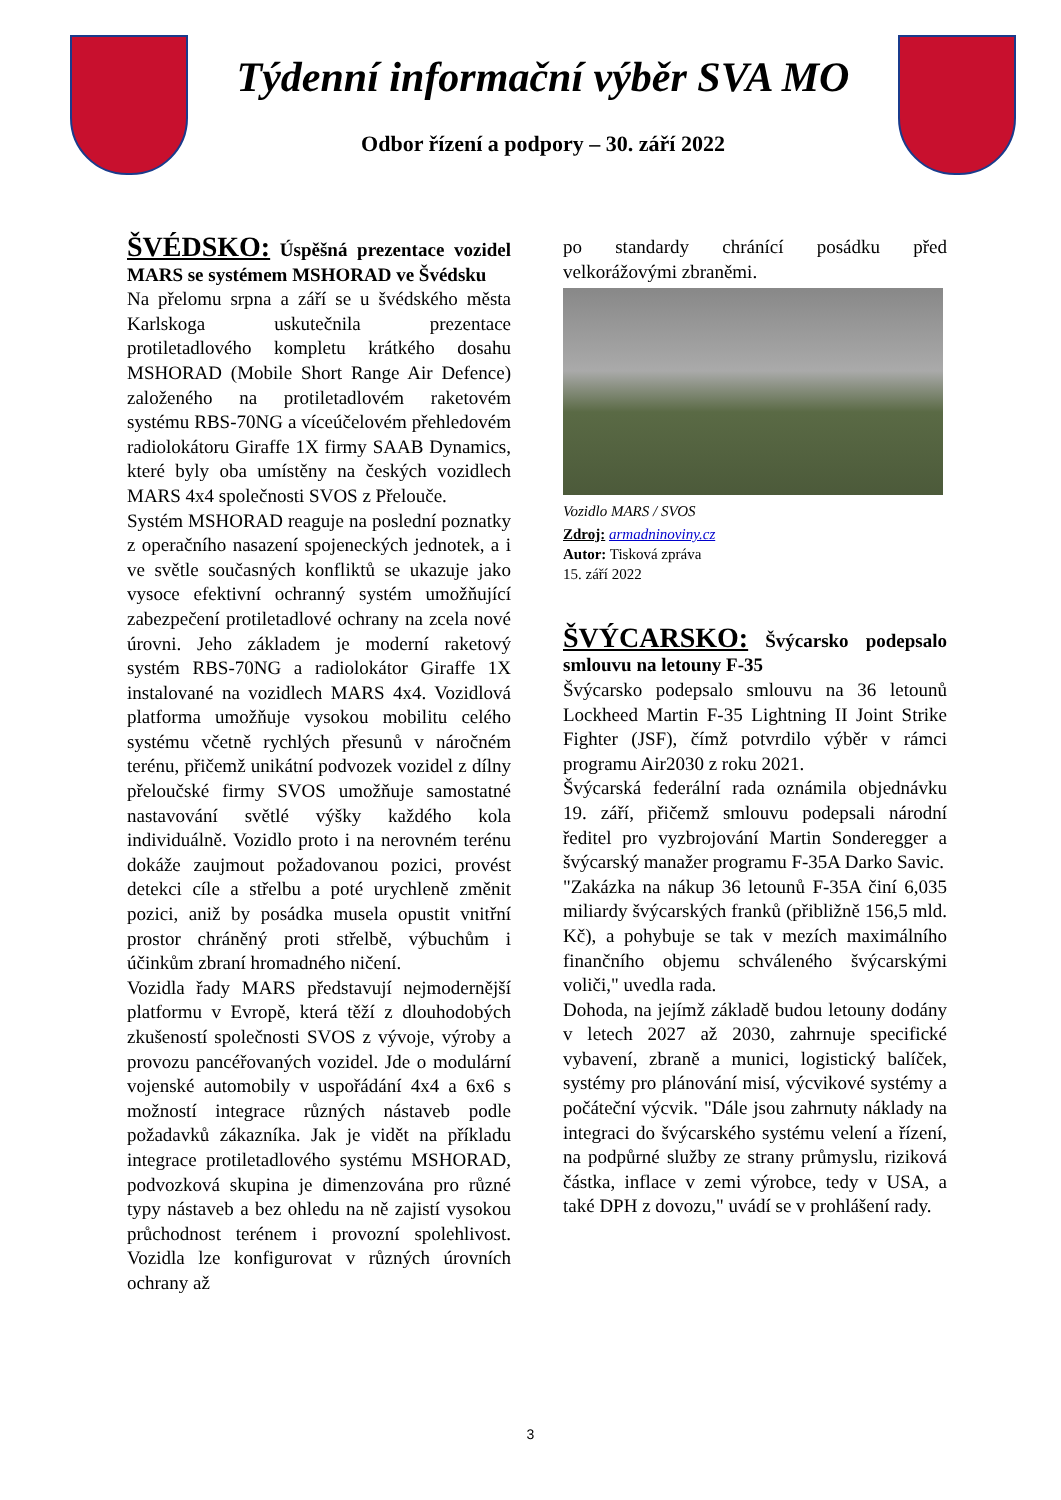Týdenní informační výběr SVA MO
Odbor řízení a podpory – 30. září 2022
ŠVÉDSKO: Úspěšná prezentace vozidel MARS se systémem MSHORAD ve Švédsku
Na přelomu srpna a září se u švédského města Karlskoga uskutečnila prezentace protiletadlového kompletu krátkého dosahu MSHORAD (Mobile Short Range Air Defence) založeného na protiletadlovém raketovém systému RBS-70NG a víceúčelovém přehledovém radiolokátoru Giraffe 1X firmy SAAB Dynamics, které byly oba umístěny na českých vozidlech MARS 4x4 společnosti SVOS z Přelouče.
Systém MSHORAD reaguje na poslední poznatky z operačního nasazení spojeneckých jednotek, a i ve světle současných konfliktů se ukazuje jako vysoce efektivní ochranný systém umožňující zabezpečení protiletadlové ochrany na zcela nové úrovni. Jeho základem je moderní raketový systém RBS-70NG a radiolokátor Giraffe 1X instalované na vozidlech MARS 4x4. Vozidlová platforma umožňuje vysokou mobilitu celého systému včetně rychlých přesunů v náročném terénu, přičemž unikátní podvozek vozidel z dílny přeloučské firmy SVOS umožňuje samostatné nastavování světlé výšky každého kola individuálně. Vozidlo proto i na nerovném terénu dokáže zaujmout požadovanou pozici, provést detekci cíle a střelbu a poté urychleně změnit pozici, aniž by posádka musela opustit vnitřní prostor chráněný proti střelbě, výbuchům i účinkům zbraní hromadného ničení.
Vozidla řady MARS představují nejmodernější platformu v Evropě, která těží z dlouhodobých zkušeností společnosti SVOS z vývoje, výroby a provozu pancéřovaných vozidel. Jde o modulární vojenské automobily v uspořádání 4x4 a 6x6 s možností integrace různých nástaveb podle požadavků zákazníka. Jak je vidět na příkladu integrace protiletadlového systému MSHORAD, podvozková skupina je dimenzována pro různé typy nástaveb a bez ohledu na ně zajistí vysokou průchodnost terénem i provozní spolehlivost. Vozidla lze konfigurovat v různých úrovních ochrany až
po standardy chránící posádku před velkorážovými zbraněmi.
Vozidlo MARS / SVOS
Zdroj: armadninoviny.cz
Autor: Tisková zpráva
15. září 2022
ŠVÝCARSKO: Švýcarsko podepsalo smlouvu na letouny F-35
Švýcarsko podepsalo smlouvu na 36 letounů Lockheed Martin F-35 Lightning II Joint Strike Fighter (JSF), čímž potvrdilo výběr v rámci programu Air2030 z roku 2021.
Švýcarská federální rada oznámila objednávku 19. září, přičemž smlouvu podepsali národní ředitel pro vyzbrojování Martin Sonderegger a švýcarský manažer programu F-35A Darko Savic.
"Zakázka na nákup 36 letounů F-35A činí 6,035 miliardy švýcarských franků (přibližně 156,5 mld. Kč), a pohybuje se tak v mezích maximálního finančního objemu schváleného švýcarskými voliči," uvedla rada.
Dohoda, na jejímž základě budou letouny dodány v letech 2027 až 2030, zahrnuje specifické vybavení, zbraně a munici, logistický balíček, systémy pro plánování misí, výcvikové systémy a počáteční výcvik. "Dále jsou zahrnuty náklady na integraci do švýcarského systému velení a řízení, na podpůrné služby ze strany průmyslu, riziková částka, inflace v zemi výrobce, tedy v USA, a také DPH z dovozu," uvádí se v prohlášení rady.
3